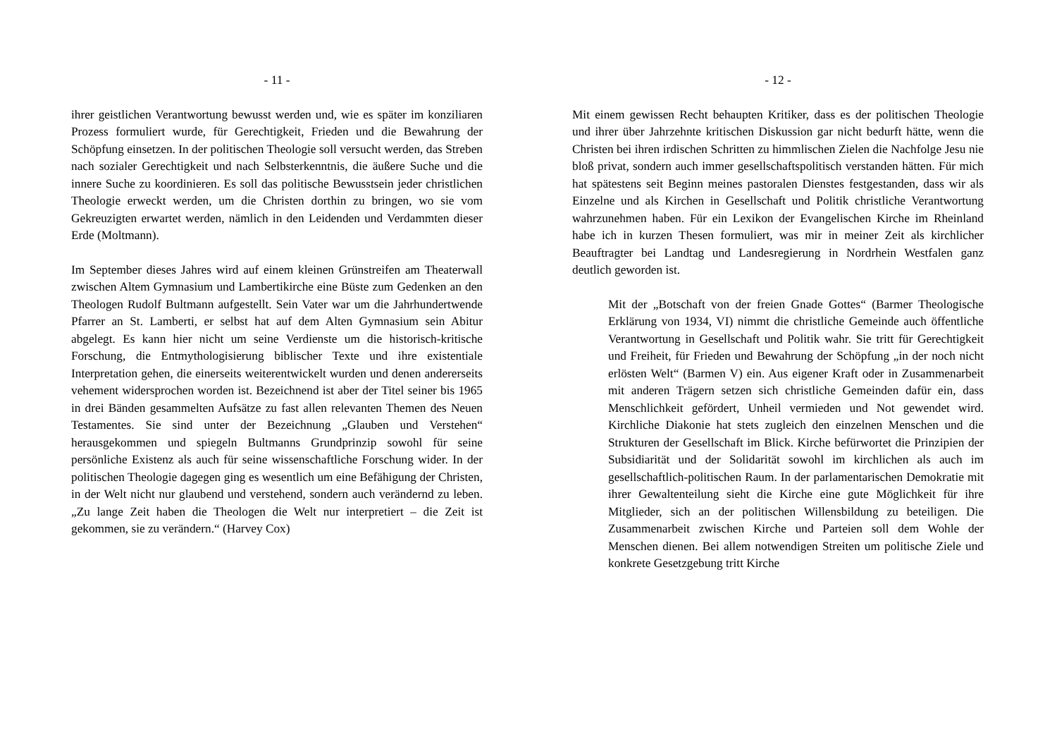- 11 -
ihrer geistlichen Verantwortung bewusst werden und, wie es später im konziliaren Prozess formuliert wurde, für Gerechtigkeit, Frieden und die Bewahrung der Schöpfung einsetzen. In der politischen Theologie soll versucht werden, das Streben nach sozialer Gerechtigkeit und nach Selbsterkenntnis, die äußere Suche und die innere Suche zu koordinieren. Es soll das politische Bewusstsein jeder christlichen Theologie erweckt werden, um die Christen dorthin zu bringen, wo sie vom Gekreuzigten erwartet werden, nämlich in den Leidenden und Verdammten dieser Erde (Moltmann).
Im September dieses Jahres wird auf einem kleinen Grünstreifen am Theaterwall zwischen Altem Gymnasium und Lambertikirche eine Büste zum Gedenken an den Theologen Rudolf Bultmann aufgestellt. Sein Vater war um die Jahrhundertwende Pfarrer an St. Lamberti, er selbst hat auf dem Alten Gymnasium sein Abitur abgelegt. Es kann hier nicht um seine Verdienste um die historisch-kritische Forschung, die Entmythologisierung biblischer Texte und ihre existentiale Interpretation gehen, die einerseits weiterentwickelt wurden und denen andererseits vehement widersprochen worden ist. Bezeichnend ist aber der Titel seiner bis 1965 in drei Bänden gesammelten Aufsätze zu fast allen relevanten Themen des Neuen Testamentes. Sie sind unter der Bezeichnung „Glauben und Verstehen“ herausgekommen und spiegeln Bultmanns Grundprinzip sowohl für seine persönliche Existenz als auch für seine wissenschaftliche Forschung wider. In der politischen Theologie dagegen ging es wesentlich um eine Befähigung der Christen, in der Welt nicht nur glaubend und verstehend, sondern auch verändernd zu leben. „Zu lange Zeit haben die Theologen die Welt nur interpretiert – die Zeit ist gekommen, sie zu verändern.“ (Harvey Cox)
- 12 -
Mit einem gewissen Recht behaupten Kritiker, dass es der politischen Theologie und ihrer über Jahrzehnte kritischen Diskussion gar nicht bedurft hätte, wenn die Christen bei ihren irdischen Schritten zu himmlischen Zielen die Nachfolge Jesu nie bloß privat, sondern auch immer gesellschaftspolitisch verstanden hätten. Für mich hat spätestens seit Beginn meines pastoralen Dienstes festgestanden, dass wir als Einzelne und als Kirchen in Gesellschaft und Politik christliche Verantwortung wahrzunehmen haben. Für ein Lexikon der Evangelischen Kirche im Rheinland habe ich in kurzen Thesen formuliert, was mir in meiner Zeit als kirchlicher Beauftragter bei Landtag und Landesregierung in Nordrhein Westfalen ganz deutlich geworden ist.
Mit der „Botschaft von der freien Gnade Gottes“ (Barmer Theologische Erklärung von 1934, VI) nimmt die christliche Gemeinde auch öffentliche Verantwortung in Gesellschaft und Politik wahr. Sie tritt für Gerechtigkeit und Freiheit, für Frieden und Bewahrung der Schöpfung „in der noch nicht erlösten Welt“ (Barmen V) ein. Aus eigener Kraft oder in Zusammenarbeit mit anderen Trägern setzen sich christliche Gemeinden dafür ein, dass Menschlichkeit gefördert, Unheil vermieden und Not gewendet wird. Kirchliche Diakonie hat stets zugleich den einzelnen Menschen und die Strukturen der Gesellschaft im Blick. Kirche befürwortet die Prinzipien der Subsidiarität und der Solidarität sowohl im kirchlichen als auch im gesellschaftlich-politischen Raum. In der parlamentarischen Demokratie mit ihrer Gewaltenteilung sieht die Kirche eine gute Möglichkeit für ihre Mitglieder, sich an der politischen Willensbildung zu beteiligen. Die Zusammenarbeit zwischen Kirche und Parteien soll dem Wohle der Menschen dienen. Bei allem notwendigen Streiten um politische Ziele und konkrete Gesetzgebung tritt Kirche